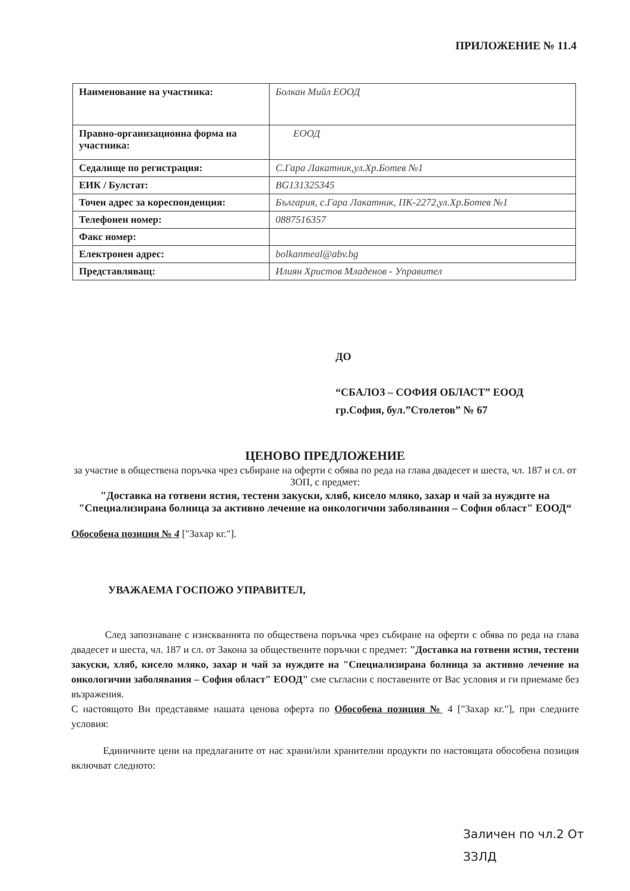ПРИЛОЖЕНИЕ № 11.4
| Наименование на участника: | Болкан Мийл ЕООД |
| Правно-организационна форма на участника: | ЕООД |
| Седалище по регистрация: | С.Гара Лакатник,ул.Хр.Ботев №1 |
| ЕИК / Булстат: | BG131325345 |
| Точен адрес за кореспонденция: | България, с.Гара Лакатник, ПК-2272,ул.Хр.Ботев №1 |
| Телефонен номер: | 0887516357 |
| Факс номер: | |
| Електронен адрес: | bolkanmeal@abv.bg |
| Представляващ: | Илиян Христов Младенов - Управител |
ДО
“СБАЛОЗ – СОФИЯ ОБЛАСТ” ЕООД
гр.София, бул.”Столетов” № 67
ЦЕНОВО ПРЕДЛОЖЕНИЕ
за участие в обществена поръчка чрез събиране на оферти с обява по реда на глава двадесет и шеста, чл. 187 и сл. от ЗОП, с предмет:
"Доставка на готвени ястия, тестени закуски, хляб, кисело мляко, захар и чай за нуждите на "Специализирана болница за активно лечение на онкологични заболявания – София област" ЕООД“
Обособена позиция № 4 ["Захар кг."].
УВАЖАЕМА ГОСПОЖО УПРАВИТЕЛ,
След запознаване с изискванията по обществена поръчка чрез събиране на оферти с обява по реда на глава двадесет и шеста, чл. 187 и сл. от Закона за обществените поръчки с предмет: "Доставка на готвени ястия, тестени закуски, хляб, кисело мляко, захар и чай за нуждите на "Специализирана болница за активно лечение на онкологични заболявания – София област" ЕООД" сме съгласни с поставените от Вас условия и ги приемаме без възражения.
С настоящото Ви представяме нашата ценова оферта по Обособена позиция № 4 ["Захар кг."], при следните условия:
Единичните цени на предлаганите от нас храни/или хранителни продукти по настоящата обособена позиция включват следното:
Заличен по чл.2 От
ЗЗЛД